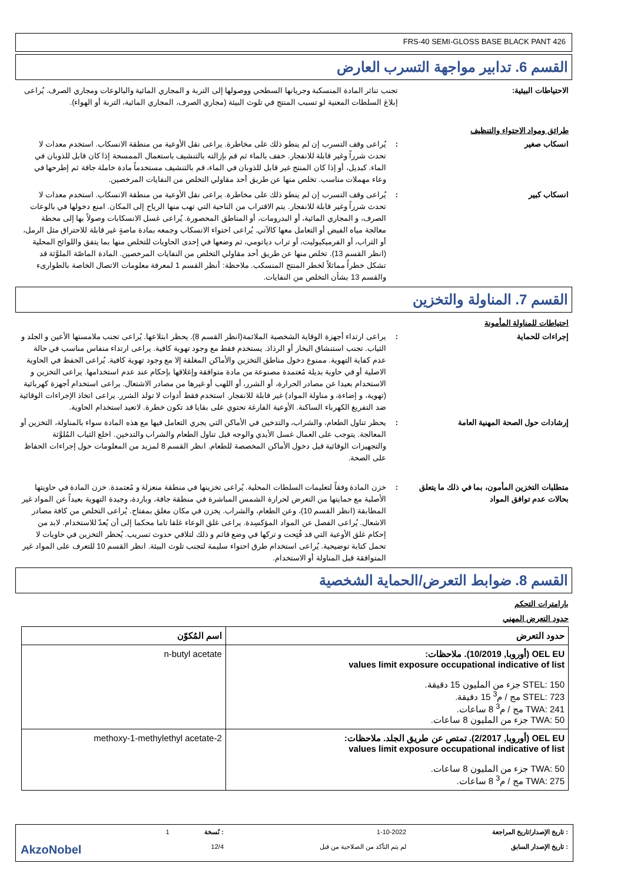FRS-40 SEMI-GLOSS BASE BLACK PANT 426
القسم 6. تدابير مواجهة التسرب العارض
الاحتياطات البيئية: تجنب تناثر المادة المنسكبة وجريانها السطحي ووصولها إلى التربة و المجاري المائية والبالوعات ومجاري الصرف. يُراعى إبلاغ السلطات المعنية لو تسبب المنتج في تلوث البيئة (مجاري الصرف، المجاري المائية، التربة أو الهواء).
طرائق ومواد الاحتواء والتنظيف
انسكاب صغير : يُراعى وقف التسرب إن لم ينطو ذلك على مخاطرة. يراعى نقل الأوعية من منطقة الانسكاب. استخدم معدات لا تحدث شرراً وغير قابلة للانفجار. خفف بالماء ثم قم بإزالته بالتنشيف باستعمال الممسحة إذا كان قابل للذوبان في الماء. كبديل، أو إذا كان المنتج غير قابل للذوبان في الماء، قم بالتنشيف مستخدماً مادة خاملة جافة ثم إطرحها في وعاء مهملات مناسب. تخلص منها عن طريق أحد مقاولي التخلص من النفايات المرخصين.
انسكاب كبير : يُراعى وقف التسرب إن لم ينطو ذلك على مخاطرة. يراعى نقل الأوعية من منطقة الانسكاب. استخدم معدات لا تحدث شرراً وغير قابلة للانفجار. يتم الاقتراب من الناحية التي تهب منها الرياح إلى المكان. امنع دخولها في بالوعات الصرف، و المجاري المائية، أو البدرومات، أو المناطق المحصورة. يُراعى غسل الانسكابات وصولاً بها إلى محطة معالجة مياه الفيض أو التعامل معها كالآتي. يُراعى احتواء الانسكاب وجمعه بمادة ماصةٍ غير قابلة للاحتراق مثل الرمل، أو التراب، أو الفرميكيوليت، أو تراب دياتومي، ثم وضعها في إحدى الحاويات للتخلص منها بما يتفق واللوائح المحلية (انظر القسم 13). تخلص منها عن طريق أحد مقاولي التخلص من النفايات المرخصين. المادة الماصّة الملوَّثة قد تشكل خطراً مماثلاً لخطر المنتج المنسكب. ملاحظة: أنظر القسم 1 لمعرفة معلومات الاتصال الخاصة بالطوارىء والقسم 13 بشأن التخلص من النفايات.
القسم 7. المناولة والتخزين
احتياطات للمناولة المأمونة
إجراءات للحماية : يراعى ارتداء أجهزة الوقاية الشخصية الملائمة(انظر القسم 8). يحظر ابتلاعها. يُراعى تجنب ملامستها الأعين و الجلد و الثياب. تجنب استنشاق البخار أو الرذاذ. يستخدم فقط مع وجود تهوية كافية. يراعى ارتداء منفاس مناسب في حالة عدم كفاية التهوية. ممنوع دخول مناطق التخزين والأماكن المغلقة إلا مع وجود تهوية كافية. يُراعى الحفظ في الحاوية الاصلية أو في حاوية بديلة مُعتمدة مصنوعة من مادة متوافقة وإغلاقها بإحكام عند عدم استخدامها. يراعى التخزين و الاستخدام بعيدا عن مصادر الحرارة، أو الشرر، أو اللهب أو غيرها من مصادر الاشتعال. يراعى استخدام أجهزة كهربائية (تهوية، و إضاءة، و مناولة المواد) غير قابلة للانفجار. استخدم فقط أدوات لا تولد الشرر. يراعى اتخاذ الإجراءات الوقائية ضد التفريغ الكهرباء الساكنة. الأوعية الفارغة تحتوي على بقايا قد تكون خطرة. لاتعيد استخدام الحاوية.
إرشادات حول الصحة المهنية العامة : يحظر تناول الطعام، والشراب، والتدخين في الأماكن التي يجري التعامل فيها مع هذه المادة سواء بالمناولة، التخزين أو المعالجة. يتوجب على العمال غسل الأيدي والوجه قبل تناول الطعام والشراب والتدخين. اخلع الثياب المُلوَّثة والتجهيزات الوقائية قبل دخول الأماكن المخصصة للطعام. انظر القسم 8 لمزيد من المعلومات حول إجراءات الحفاظ على الصحة.
متطلبات التخزين المأمون، بما في ذلك ما يتعلق بحالات عدم توافق المواد
: خزن المادة وفقاً لتعليمات السلطات المحلية. يُراعى تخزينها في منطقة منعزلة و مُعتمدة. خزن المادة في حاويتها الأصلية مع حمايتها من التعرض لحرارة الشمس المباشرة في منطقة جافة، وباردة، وجيدة التهوية بعيداً عن المواد غير المطابقة (انظر القسم 10)، وعن الطعام، والشراب. يخزن في مكان مغلق بمفتاح. يُراعى التخلص من كافة مصادر الاشعال. يُراعى الفصل عن المواد المؤكسِدة. يراعى غلق الوعاء غلقا تاما محكما إلى أن يُعدّ للاستخدام. لابد من إحكام غلق الأوعية التي قد فُتِحت و تركها في وضع قائم و ذلك لتلافي حدوث تسريب. يُحظر التخزين في حاويات لا تحمل كتابة توضيحية. يُراعى استخدام طرق احتواء سليمة لتجنب تلوث البيئة. انظر القسم 10 للتعرف على المواد غير المتوافقة قبل المناولة أو الاستخدام.
القسم 8. ضوابط التعرض/الحماية الشخصية
بارامترات التحكم
حدود التعرض المهني
| حدود التعرض | اسم المُكوّن |
| --- | --- |
| OEL EU (أوروبا, 10/2019). ملاحظات: values limit exposure occupational indicative of list STEL: 150 جزء من المليون 15 دقيقة. STEL: 723 مج / م<sup>3</sup> 15 دقيقة. TWA: 241 مج / م<sup>3</sup> 8 ساعات. TWA: 50 جزء من المليون 8 ساعات. | n-butyl acetate |
| OEL EU (أوروبا, 2/2017). تمتص عن طريق الجلد. ملاحظات: values limit exposure occupational indicative of list TWA: 50 جزء من المليون 8 ساعات. TWA: 275 مج / م<sup>3</sup> 8 ساعات. | 2-methoxy-1-methylethyl acetate |
| : تاريخ الإصدار/تاريخ المراجعة | 1-10-2022 | : نُسخة | 1 | |
| : تاريخ الإصدار السابق | لم يتم التأكد من الصلاحية من قبل | 12/4 | | AkzoNobel |